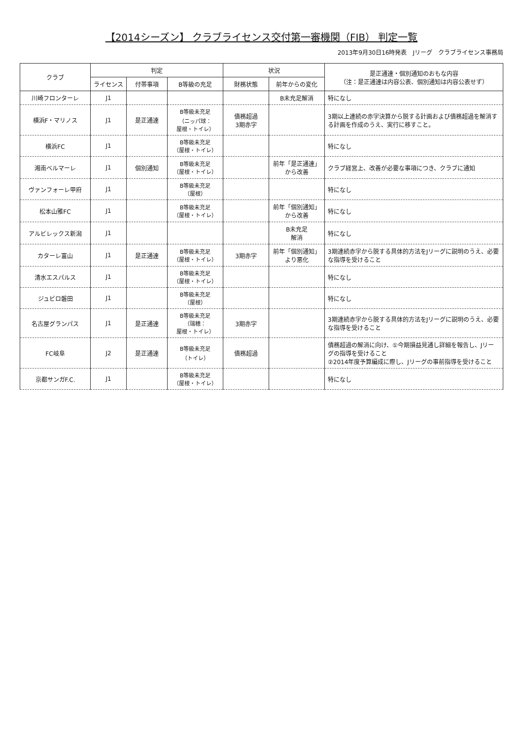【2014シーズン】 クラブライセンス交付第一審機関（FIB） 判定一覧
2013年9月30日16時発表　Jリーグ　クラブライセンス事務局
| クラブ | 判定 | | | 状況 | | 是正通達・個別通知のおもな内容 （注：是正通達は内容公表、個別通知は内容公表せず） |
| --- | --- | --- | --- | --- | --- | --- |
| | ライセンス | 付帯事項 | B等級の充足 | 財務状態 | 前年からの変化 | |
| 川崎フロンターレ | J1 | | | | B未充足解消 | 特になし |
| 横浜F・マリノス | J1 | 是正通達 | B等級未充足 （ニッパ球： 屋根・トイレ） | 債務超過 3期赤字 | | 3期以上連続の赤字決算から脱する計画および債務超過を解消する計画を作成のうえ、実行に移すこと。 |
| 横浜FC | J1 | | B等級未充足 （屋根・トイレ） | | | 特になし |
| 湘南ベルマーレ | J1 | 個別通知 | B等級未充足 （屋根・トイレ） | | 前年「是正通達」 から改善 | クラブ経営上、改善が必要な事項につき、クラブに通知 |
| ヴァンフォーレ甲府 | J1 | | B等級未充足 （屋根） | | | 特になし |
| 松本山雅FC | J1 | | B等級未充足 （屋根・トイレ） | | 前年「個別通知」 から改善 | 特になし |
| アルビレックス新潟 | J1 | | | | B未充足 解消 | 特になし |
| カターレ富山 | J1 | 是正通達 | B等級未充足 （屋根・トイレ） | 3期赤字 | 前年「個別通知」 より悪化 | 3期連続赤字から脱する具体的方法をJリーグに説明のうえ、必要な指導を受けること |
| 清水エスパルス | J1 | | B等級未充足 （屋根・トイレ） | | | 特になし |
| ジュビロ磐田 | J1 | | B等級未充足 （屋根） | | | 特になし |
| 名古屋グランパス | J1 | 是正通達 | B等級未充足 （瑞穂： 屋根・トイレ） | 3期赤字 | | 3期連続赤字から脱する具体的方法をJリーグに説明のうえ、必要な指導を受けること |
| FC岐阜 | J2 | 是正通達 | B等級未充足 （トイレ） | 債務超過 | | 債務超過の解消に向け、①今期損益見通し詳細を報告し、Jリーグの指導を受けること ②2014年度予算編成に際し、Jリーグの事前指導を受けること |
| 京都サンガF.C. | J1 | | B等級未充足 （屋根・トイレ） | | | 特になし |